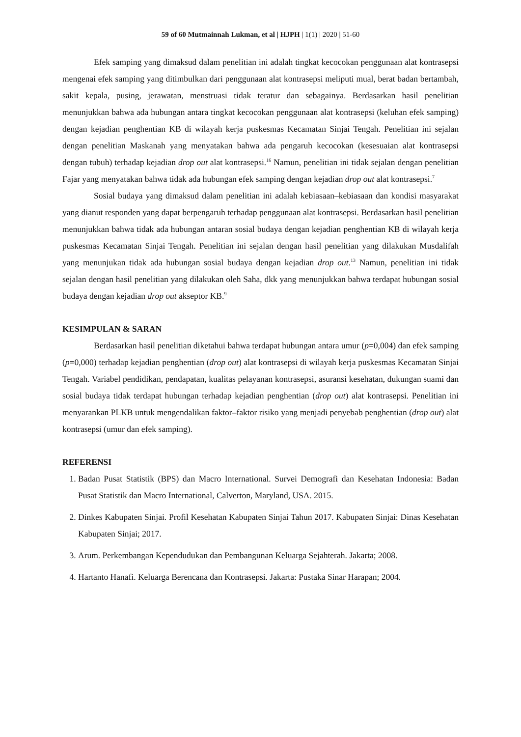59 of 60 Mutmainnah Lukman, et al | HJPH | 1(1) | 2020 | 51-60
Efek samping yang dimaksud dalam penelitian ini adalah tingkat kecocokan penggunaan alat kontrasepsi mengenai efek samping yang ditimbulkan dari penggunaan alat kontrasepsi meliputi mual, berat badan bertambah, sakit kepala, pusing, jerawatan, menstruasi tidak teratur dan sebagainya. Berdasarkan hasil penelitian menunjukkan bahwa ada hubungan antara tingkat kecocokan penggunaan alat kontrasepsi (keluhan efek samping) dengan kejadian penghentian KB di wilayah kerja puskesmas Kecamatan Sinjai Tengah. Penelitian ini sejalan dengan penelitian Maskanah yang menyatakan bahwa ada pengaruh kecocokan (kesesuaian alat kontrasepsi dengan tubuh) terhadap kejadian drop out alat kontrasepsi.<sup>16</sup> Namun, penelitian ini tidak sejalan dengan penelitian Fajar yang menyatakan bahwa tidak ada hubungan efek samping dengan kejadian drop out alat kontrasepsi.<sup>7</sup>
Sosial budaya yang dimaksud dalam penelitian ini adalah kebiasaan–kebiasaan dan kondisi masyarakat yang dianut responden yang dapat berpengaruh terhadap penggunaan alat kontrasepsi. Berdasarkan hasil penelitian menunjukkan bahwa tidak ada hubungan antaran sosial budaya dengan kejadian penghentian KB di wilayah kerja puskesmas Kecamatan Sinjai Tengah. Penelitian ini sejalan dengan hasil penelitian yang dilakukan Musdalifah yang menunjukan tidak ada hubungan sosial budaya dengan kejadian drop out.<sup>13</sup> Namun, penelitian ini tidak sejalan dengan hasil penelitian yang dilakukan oleh Saha, dkk yang menunjukkan bahwa terdapat hubungan sosial budaya dengan kejadian drop out akseptor KB.<sup>9</sup>
KESIMPULAN & SARAN
Berdasarkan hasil penelitian diketahui bahwa terdapat hubungan antara umur (p=0,004) dan efek samping (p=0,000) terhadap kejadian penghentian (drop out) alat kontrasepsi di wilayah kerja puskesmas Kecamatan Sinjai Tengah. Variabel pendidikan, pendapatan, kualitas pelayanan kontrasepsi, asuransi kesehatan, dukungan suami dan sosial budaya tidak terdapat hubungan terhadap kejadian penghentian (drop out) alat kontrasepsi. Penelitian ini menyarankan PLKB untuk mengendalikan faktor–faktor risiko yang menjadi penyebab penghentian (drop out) alat kontrasepsi (umur dan efek samping).
REFERENSI
1. Badan Pusat Statistik (BPS) dan Macro International. Survei Demografi dan Kesehatan Indonesia: Badan Pusat Statistik dan Macro International, Calverton, Maryland, USA. 2015.
2. Dinkes Kabupaten Sinjai. Profil Kesehatan Kabupaten Sinjai Tahun 2017. Kabupaten Sinjai: Dinas Kesehatan Kabupaten Sinjai; 2017.
3. Arum. Perkembangan Kependudukan dan Pembangunan Keluarga Sejahterah. Jakarta; 2008.
4. Hartanto Hanafi. Keluarga Berencana dan Kontrasepsi. Jakarta: Pustaka Sinar Harapan; 2004.